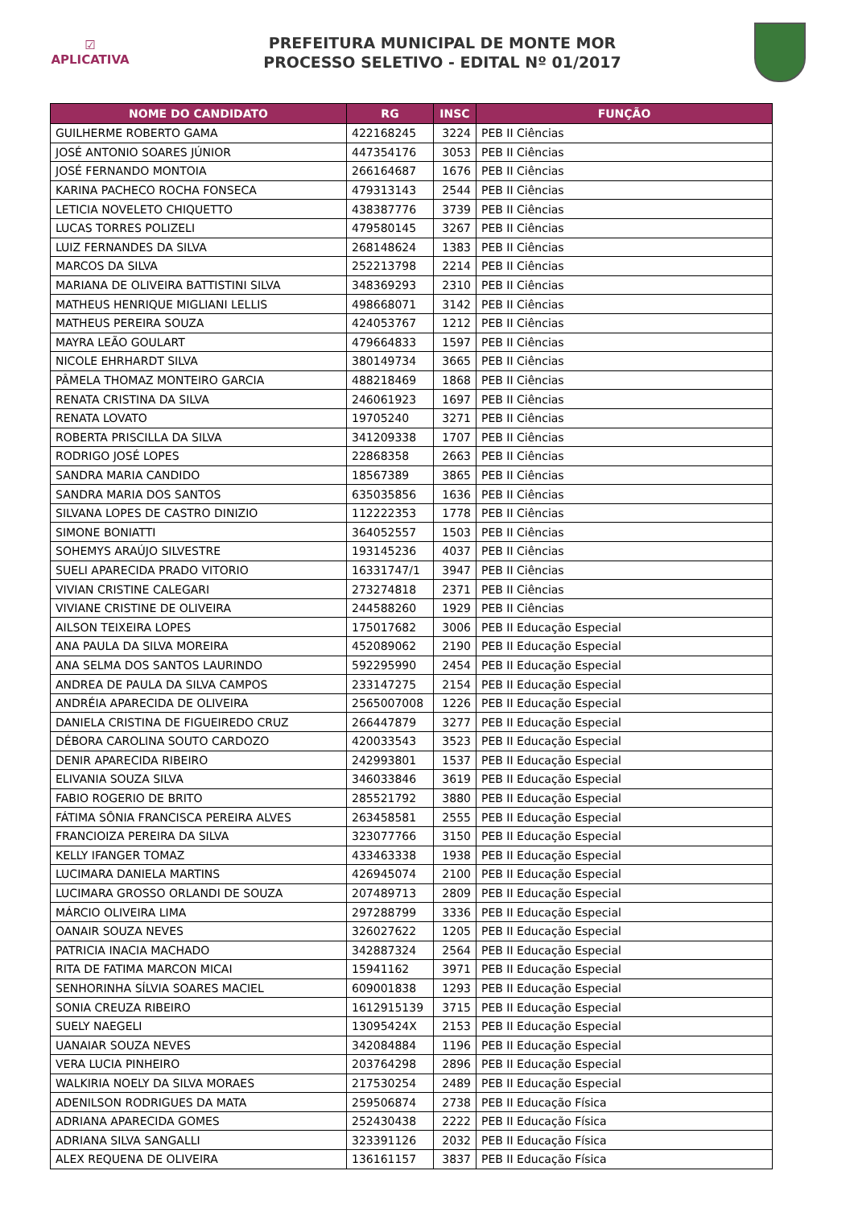☑
APLICATIVA
PREFEITURA MUNICIPAL DE MONTE MOR
PROCESSO SELETIVO - EDITAL Nº 01/2017
| NOME DO CANDIDATO | RG | INSC | FUNÇÃO |
| --- | --- | --- | --- |
| GUILHERME ROBERTO GAMA | 422168245 | 3224 | PEB II Ciências |
| JOSÉ ANTONIO SOARES JÚNIOR | 447354176 | 3053 | PEB II Ciências |
| JOSÉ FERNANDO MONTOIA | 266164687 | 1676 | PEB II Ciências |
| KARINA PACHECO ROCHA FONSECA | 479313143 | 2544 | PEB II Ciências |
| LETICIA NOVELETO CHIQUETTO | 438387776 | 3739 | PEB II Ciências |
| LUCAS TORRES POLIZELI | 479580145 | 3267 | PEB II Ciências |
| LUIZ FERNANDES DA SILVA | 268148624 | 1383 | PEB II Ciências |
| MARCOS DA SILVA | 252213798 | 2214 | PEB II Ciências |
| MARIANA DE OLIVEIRA BATTISTINI SILVA | 348369293 | 2310 | PEB II Ciências |
| MATHEUS HENRIQUE MIGLIANI LELLIS | 498668071 | 3142 | PEB II Ciências |
| MATHEUS PEREIRA SOUZA | 424053767 | 1212 | PEB II Ciências |
| MAYRA LEÃO GOULART | 479664833 | 1597 | PEB II Ciências |
| NICOLE EHRHARDT SILVA | 380149734 | 3665 | PEB II Ciências |
| PÂMELA THOMAZ MONTEIRO GARCIA | 488218469 | 1868 | PEB II Ciências |
| RENATA CRISTINA DA SILVA | 246061923 | 1697 | PEB II Ciências |
| RENATA LOVATO | 19705240 | 3271 | PEB II Ciências |
| ROBERTA PRISCILLA DA SILVA | 341209338 | 1707 | PEB II Ciências |
| RODRIGO JOSÉ LOPES | 22868358 | 2663 | PEB II Ciências |
| SANDRA MARIA CANDIDO | 18567389 | 3865 | PEB II Ciências |
| SANDRA MARIA DOS SANTOS | 635035856 | 1636 | PEB II Ciências |
| SILVANA LOPES DE CASTRO DINIZIO | 112222353 | 1778 | PEB II Ciências |
| SIMONE BONIATTI | 364052557 | 1503 | PEB II Ciências |
| SOHEMYS ARAÚJO SILVESTRE | 193145236 | 4037 | PEB II Ciências |
| SUELI APARECIDA PRADO VITORIO | 16331747/1 | 3947 | PEB II Ciências |
| VIVIAN CRISTINE CALEGARI | 273274818 | 2371 | PEB II Ciências |
| VIVIANE CRISTINE DE OLIVEIRA | 244588260 | 1929 | PEB II Ciências |
| AILSON TEIXEIRA LOPES | 175017682 | 3006 | PEB II Educação Especial |
| ANA PAULA DA SILVA MOREIRA | 452089062 | 2190 | PEB II Educação Especial |
| ANA SELMA DOS SANTOS LAURINDO | 592295990 | 2454 | PEB II Educação Especial |
| ANDREA DE PAULA DA SILVA CAMPOS | 233147275 | 2154 | PEB II Educação Especial |
| ANDRÉIA APARECIDA DE OLIVEIRA | 2565007008 | 1226 | PEB II Educação Especial |
| DANIELA CRISTINA DE FIGUEIREDO CRUZ | 266447879 | 3277 | PEB II Educação Especial |
| DÉBORA CAROLINA SOUTO CARDOZO | 420033543 | 3523 | PEB II Educação Especial |
| DENIR APARECIDA RIBEIRO | 242993801 | 1537 | PEB II Educação Especial |
| ELIVANIA SOUZA SILVA | 346033846 | 3619 | PEB II Educação Especial |
| FABIO ROGERIO DE BRITO | 285521792 | 3880 | PEB II Educação Especial |
| FÁTIMA SÔNIA FRANCISCA PEREIRA ALVES | 263458581 | 2555 | PEB II Educação Especial |
| FRANCIOIZA PEREIRA DA SILVA | 323077766 | 3150 | PEB II Educação Especial |
| KELLY IFANGER TOMAZ | 433463338 | 1938 | PEB II Educação Especial |
| LUCIMARA DANIELA MARTINS | 426945074 | 2100 | PEB II Educação Especial |
| LUCIMARA GROSSO ORLANDI DE SOUZA | 207489713 | 2809 | PEB II Educação Especial |
| MÁRCIO OLIVEIRA LIMA | 297288799 | 3336 | PEB II Educação Especial |
| OANAIR SOUZA NEVES | 326027622 | 1205 | PEB II Educação Especial |
| PATRICIA INACIA MACHADO | 342887324 | 2564 | PEB II Educação Especial |
| RITA DE FATIMA MARCON MICAI | 15941162 | 3971 | PEB II Educação Especial |
| SENHORINHA SÍLVIA SOARES MACIEL | 609001838 | 1293 | PEB II Educação Especial |
| SONIA CREUZA RIBEIRO | 1612915139 | 3715 | PEB II Educação Especial |
| SUELY NAEGELI | 13095424X | 2153 | PEB II Educação Especial |
| UANAIAR SOUZA NEVES | 342084884 | 1196 | PEB II Educação Especial |
| VERA LUCIA PINHEIRO | 203764298 | 2896 | PEB II Educação Especial |
| WALKIRIA NOELY DA SILVA MORAES | 217530254 | 2489 | PEB II Educação Especial |
| ADENILSON RODRIGUES DA MATA | 259506874 | 2738 | PEB II Educação Física |
| ADRIANA APARECIDA GOMES | 252430438 | 2222 | PEB II Educação Física |
| ADRIANA SILVA SANGALLI | 323391126 | 2032 | PEB II Educação Física |
| ALEX REQUENA DE OLIVEIRA | 136161157 | 3837 | PEB II Educação Física |